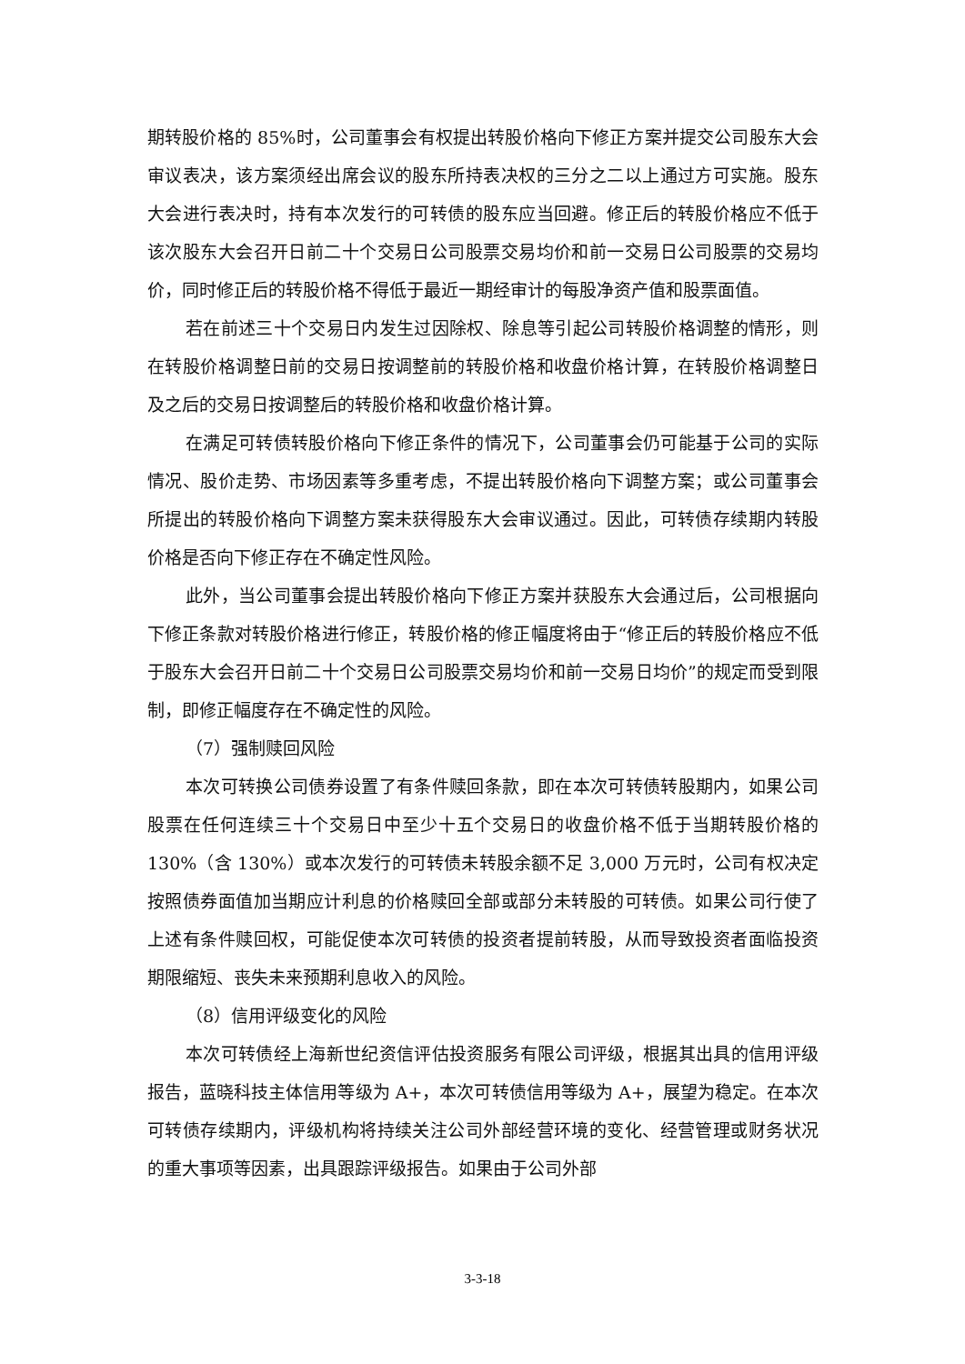期转股价格的 85%时，公司董事会有权提出转股价格向下修正方案并提交公司股东大会审议表决，该方案须经出席会议的股东所持表决权的三分之二以上通过方可实施。股东大会进行表决时，持有本次发行的可转债的股东应当回避。修正后的转股价格应不低于该次股东大会召开日前二十个交易日公司股票交易均价和前一交易日公司股票的交易均价，同时修正后的转股价格不得低于最近一期经审计的每股净资产值和股票面值。
若在前述三十个交易日内发生过因除权、除息等引起公司转股价格调整的情形，则在转股价格调整日前的交易日按调整前的转股价格和收盘价格计算，在转股价格调整日及之后的交易日按调整后的转股价格和收盘价格计算。
在满足可转债转股价格向下修正条件的情况下，公司董事会仍可能基于公司的实际情况、股价走势、市场因素等多重考虑，不提出转股价格向下调整方案；或公司董事会所提出的转股价格向下调整方案未获得股东大会审议通过。因此，可转债存续期内转股价格是否向下修正存在不确定性风险。
此外，当公司董事会提出转股价格向下修正方案并获股东大会通过后，公司根据向下修正条款对转股价格进行修正，转股价格的修正幅度将由于“修正后的转股价格应不低于股东大会召开日前二十个交易日公司股票交易均价和前一交易日均价”的规定而受到限制，即修正幅度存在不确定性的风险。
（7）强制赎回风险
本次可转换公司债券设置了有条件赎回条款，即在本次可转债转股期内，如果公司股票在任何连续三十个交易日中至少十五个交易日的收盘价格不低于当期转股价格的 130%（含 130%）或本次发行的可转债未转股余额不足 3,000 万元时，公司有权决定按照债券面值加当期应计利息的价格赎回全部或部分未转股的可转债。如果公司行使了上述有条件赎回权，可能促使本次可转债的投资者提前转股，从而导致投资者面临投资期限缩短、丧失未来预期利息收入的风险。
（8）信用评级变化的风险
本次可转债经上海新世纪资信评估投资服务有限公司评级，根据其出具的信用评级报告，蓝晓科技主体信用等级为 A+，本次可转债信用等级为 A+，展望为稳定。在本次可转债存续期内，评级机构将持续关注公司外部经营环境的变化、经营管理或财务状况的重大事项等因素，出具跟踪评级报告。如果由于公司外部
3-3-18